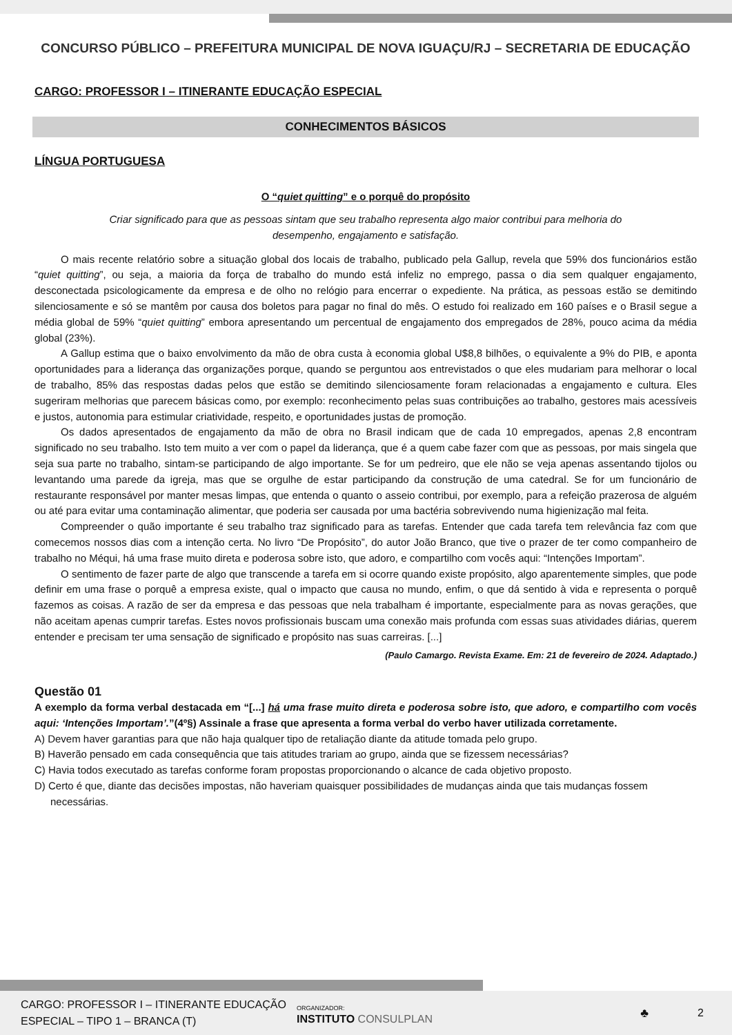CONCURSO PÚBLICO – PREFEITURA MUNICIPAL DE NOVA IGUAÇU/RJ – SECRETARIA DE EDUCAÇÃO
CARGO: PROFESSOR I – ITINERANTE EDUCAÇÃO ESPECIAL
CONHECIMENTOS BÁSICOS
LÍNGUA PORTUGUESA
O “quiet quitting” e o porquê do propósito
Criar significado para que as pessoas sintam que seu trabalho representa algo maior contribui para melhoria do desempenho, engajamento e satisfação.
O mais recente relatório sobre a situação global dos locais de trabalho, publicado pela Gallup, revela que 59% dos funcionários estão “quiet quitting”, ou seja, a maioria da força de trabalho do mundo está infeliz no emprego, passa o dia sem qualquer engajamento, desconectada psicologicamente da empresa e de olho no relógio para encerrar o expediente. Na prática, as pessoas estão se demitindo silenciosamente e só se mantêm por causa dos boletos para pagar no final do mês. O estudo foi realizado em 160 países e o Brasil segue a média global de 59% “quiet quitting” embora apresentando um percentual de engajamento dos empregados de 28%, pouco acima da média global (23%).
A Gallup estima que o baixo envolvimento da mão de obra custa à economia global U$8,8 bilhões, o equivalente a 9% do PIB, e aponta oportunidades para a liderança das organizações porque, quando se perguntou aos entrevistados o que eles mudariam para melhorar o local de trabalho, 85% das respostas dadas pelos que estão se demitindo silenciosamente foram relacionadas a engajamento e cultura. Eles sugeriram melhorias que parecem básicas como, por exemplo: reconhecimento pelas suas contribuições ao trabalho, gestores mais acessíveis e justos, autonomia para estimular criatividade, respeito, e oportunidades justas de promoção.
Os dados apresentados de engajamento da mão de obra no Brasil indicam que de cada 10 empregados, apenas 2,8 encontram significado no seu trabalho. Isto tem muito a ver com o papel da liderança, que é a quem cabe fazer com que as pessoas, por mais singela que seja sua parte no trabalho, sintam-se participando de algo importante. Se for um pedreiro, que ele não se veja apenas assentando tijolos ou levantando uma parede da igreja, mas que se orgulhe de estar participando da construção de uma catedral. Se for um funcionário de restaurante responsável por manter mesas limpas, que entenda o quanto o asseio contribui, por exemplo, para a refeição prazerosa de alguém ou até para evitar uma contaminação alimentar, que poderia ser causada por uma bactéria sobrevivendo numa higienização mal feita.
Compreender o quão importante é seu trabalho traz significado para as tarefas. Entender que cada tarefa tem relevância faz com que comecemos nossos dias com a intenção certa. No livro “De Propósito”, do autor João Branco, que tive o prazer de ter como companheiro de trabalho no Méqui, há uma frase muito direta e poderosa sobre isto, que adoro, e compartilho com vocês aqui: “Intenções Importam”.
O sentimento de fazer parte de algo que transcende a tarefa em si ocorre quando existe propósito, algo aparentemente simples, que pode definir em uma frase o porquê a empresa existe, qual o impacto que causa no mundo, enfim, o que dá sentido à vida e representa o porquê fazemos as coisas. A razão de ser da empresa e das pessoas que nela trabalham é importante, especialmente para as novas gerações, que não aceitam apenas cumprir tarefas. Estes novos profissionais buscam uma conexão mais profunda com essas suas atividades diárias, querem entender e precisam ter uma sensação de significado e propósito nas suas carreiras. [...]
(Paulo Camargo. Revista Exame. Em: 21 de fevereiro de 2024. Adaptado.)
Questão 01
A exemplo da forma verbal destacada em “[...] há uma frase muito direta e poderosa sobre isto, que adoro, e compartilho com vocês aqui: ‘Intenções Importam’.”(4º§) Assinale a frase que apresenta a forma verbal do verbo haver utilizada corretamente.
A) Devem haver garantias para que não haja qualquer tipo de retaliação diante da atitude tomada pelo grupo.
B) Haverão pensado em cada consequência que tais atitudes trariam ao grupo, ainda que se fizessem necessárias?
C) Havia todos executado as tarefas conforme foram propostas proporcionando o alcance de cada objetivo proposto.
D) Certo é que, diante das decisões impostas, não haveriam quaisquer possibilidades de mudanças ainda que tais mudanças fossem necessárias.
CARGO: PROFESSOR I – ITINERANTE EDUCAÇÃO ESPECIAL – TIPO 1 – BRANCA (T)
ORGANIZADOR:
INSTITUTO CONSULPLAN
♣ 2